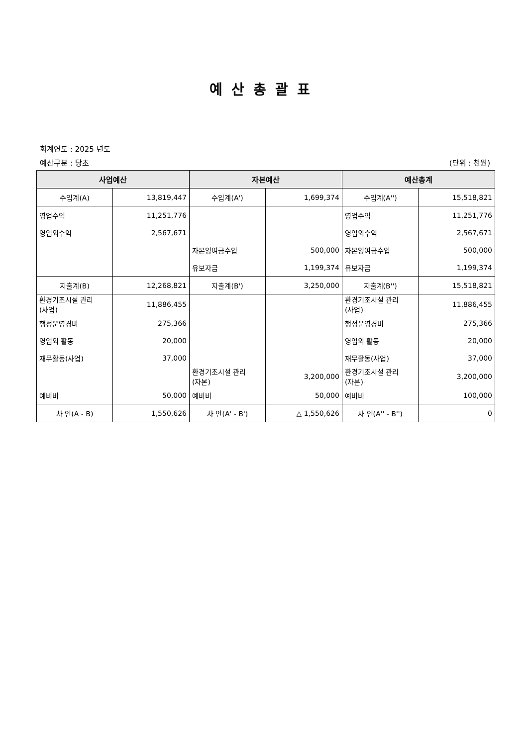예산총괄표
회계연도 : 2025 년도
예산구분 : 당초 (단위 : 천원)
| 사업예산 | | 자본예산 | | 예산총계 | |
| --- | --- | --- | --- | --- | --- |
| 수입계(A) | 13,819,447 | 수입계(A') | 1,699,374 | 수입계(A'') | 15,518,821 |
| 영업수익 | 11,251,776 | | | 영업수익 | 11,251,776 |
| 영업외수익 | 2,567,671 | | | 영업외수익 | 2,567,671 |
| | | 자본잉여금수입 | 500,000 | 자본잉여금수입 | 500,000 |
| | | 유보자금 | 1,199,374 | 유보자금 | 1,199,374 |
| 지출계(B) | 12,268,821 | 지출계(B') | 3,250,000 | 지출계(B'') | 15,518,821 |
| 환경기초시설 관리 (사업) | 11,886,455 | | | 환경기초시설 관리 (사업) | 11,886,455 |
| 행정운영경비 | 275,366 | | | 행정운영경비 | 275,366 |
| 영업외 활동 | 20,000 | | | 영업외 활동 | 20,000 |
| 재무활동(사업) | 37,000 | | | 재무활동(사업) | 37,000 |
| | | 환경기초시설 관리 (자본) | 3,200,000 | 환경기초시설 관리 (자본) | 3,200,000 |
| 예비비 | 50,000 | 예비비 | 50,000 | 예비비 | 100,000 |
| 차 인(A - B) | 1,550,626 | 차 인(A' - B') | △ 1,550,626 | 차 인(A'' - B'') | 0 |